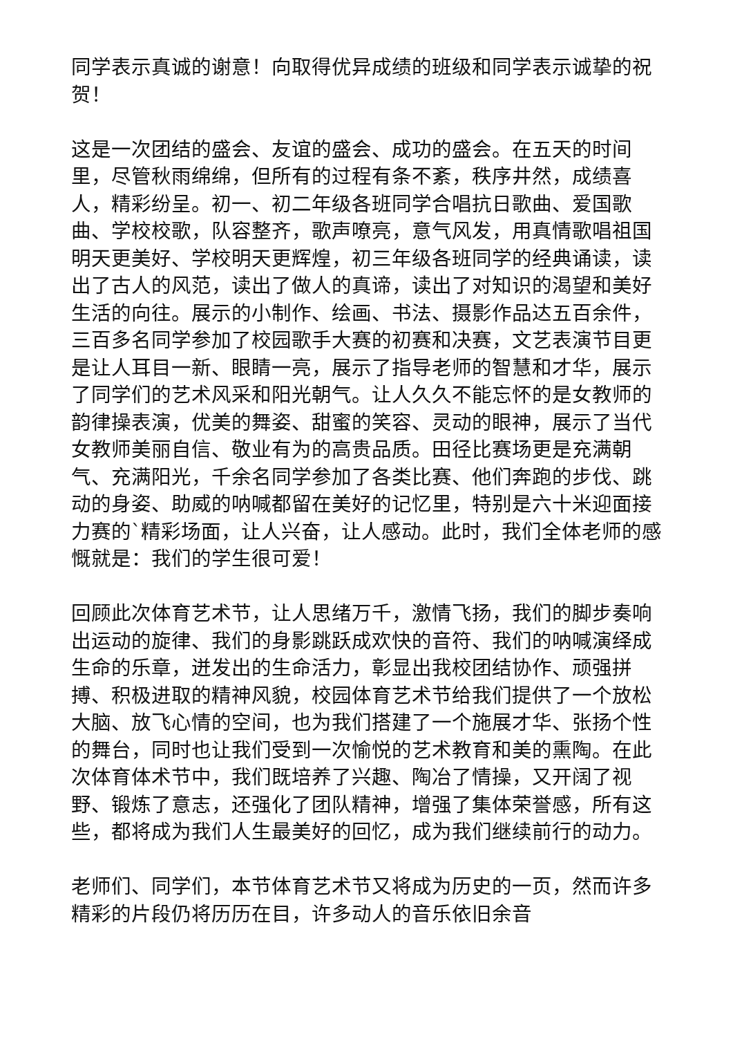同学表示真诚的谢意！向取得优异成绩的班级和同学表示诚挚的祝贺！
这是一次团结的盛会、友谊的盛会、成功的盛会。在五天的时间里，尽管秋雨绵绵，但所有的过程有条不紊，秩序井然，成绩喜人，精彩纷呈。初一、初二年级各班同学合唱抗日歌曲、爱国歌曲、学校校歌，队容整齐，歌声嘹亮，意气风发，用真情歌唱祖国明天更美好、学校明天更辉煌，初三年级各班同学的经典诵读，读出了古人的风范，读出了做人的真谛，读出了对知识的渴望和美好生活的向往。展示的小制作、绘画、书法、摄影作品达五百余件，三百多名同学参加了校园歌手大赛的初赛和决赛，文艺表演节目更是让人耳目一新、眼睛一亮，展示了指导老师的智慧和才华，展示了同学们的艺术风采和阳光朝气。让人久久不能忘怀的是女教师的韵律操表演，优美的舞姿、甜蜜的笑容、灵动的眼神，展示了当代女教师美丽自信、敬业有为的高贵品质。田径比赛场更是充满朝气、充满阳光，千余名同学参加了各类比赛、他们奔跑的步伐、跳动的身姿、助威的呐喊都留在美好的记忆里，特别是六十米迎面接力赛的`精彩场面，让人兴奋，让人感动。此时，我们全体老师的感慨就是：我们的学生很可爱！
回顾此次体育艺术节，让人思绪万千，激情飞扬，我们的脚步奏响出运动的旋律、我们的身影跳跃成欢快的音符、我们的呐喊演绎成生命的乐章，迸发出的生命活力，彰显出我校团结协作、顽强拼搏、积极进取的精神风貌，校园体育艺术节给我们提供了一个放松大脑、放飞心情的空间，也为我们搭建了一个施展才华、张扬个性的舞台，同时也让我们受到一次愉悦的艺术教育和美的熏陶。在此次体育体术节中，我们既培养了兴趣、陶冶了情操，又开阔了视野、锻炼了意志，还强化了团队精神，增强了集体荣誉感，所有这些，都将成为我们人生最美好的回忆，成为我们继续前行的动力。
老师们、同学们，本节体育艺术节又将成为历史的一页，然而许多精彩的片段仍将历历在目，许多动人的音乐依旧余音